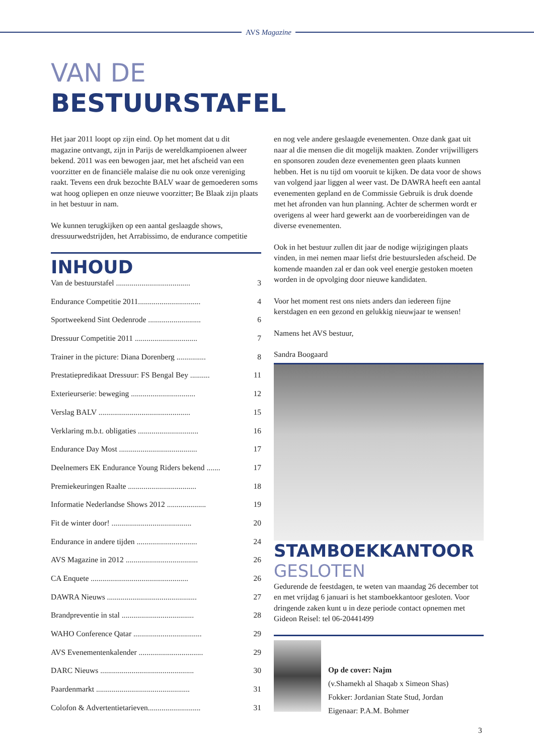AVS Magazine
VAN DE
BESTUURSTAFEL
Het jaar 2011 loopt op zijn eind. Op het moment dat u dit magazine ontvangt, zijn in Parijs de wereldkampioenen alweer bekend. 2011 was een bewogen jaar, met het afscheid van een voorzitter en de financiële malaise die nu ook onze vereniging raakt. Tevens een druk bezochte BALV waar de gemoederen soms wat hoog opliepen en onze nieuwe voorzitter; Be Blaak zijn plaats in het bestuur in nam.
We kunnen terugkijken op een aantal geslaagde shows, dressuurwedstrijden, het Arrabissimo, de endurance competitie
INHOUD
| Van de bestuurstafel ...................................... | 3 |
| Endurance Competitie 2011................................ | 4 |
| Sportweekend Sint Oedenrode ........................... | 6 |
| Dressuur Competitie 2011 ................................ | 7 |
| Trainer in the picture: Diana Dorenberg ............... | 8 |
| Prestatiepredikaat Dressuur: FS Bengal Bey .......... | 11 |
| Exterieurserie: beweging ................................. | 12 |
| Verslag BALV ............................................... | 15 |
| Verklaring m.b.t. obligaties ............................... | 16 |
| Endurance Day Most ........................................ | 17 |
| Deelnemers EK Endurance Young Riders bekend ....... | 17 |
| Premiekeuringen Raalte ................................... | 18 |
| Informatie Nederlandse Shows 2012 .................... | 19 |
| Fit de winter door! ......................................... | 20 |
| Endurance in andere tijden ............................... | 24 |
| AVS Magazine in 2012 ..................................... | 26 |
| CA Enquete .................................................. | 26 |
| DAWRA Nieuws .............................................. | 27 |
| Brandpreventie in stal ..................................... | 28 |
| WAHO Conference Qatar ................................... | 29 |
| AVS Evenementenkalender ................................. | 29 |
| DARC Nieuws ................................................ | 30 |
| Paardenmarkt ................................................ | 31 |
| Colofon & Advertentietarieven........................... | 31 |
en nog vele andere geslaagde evenementen. Onze dank gaat uit naar al die mensen die dit mogelijk maakten. Zonder vrijwilligers en sponsoren zouden deze evenementen geen plaats kunnen hebben. Het is nu tijd om vooruit te kijken. De data voor de shows van volgend jaar liggen al weer vast. De DAWRA heeft een aantal evenementen gepland en de Commissie Gebruik is druk doende met het afronden van hun planning. Achter de schermen wordt er overigens al weer hard gewerkt aan de voorbereidingen van de diverse evenementen.
Ook in het bestuur zullen dit jaar de nodige wijzigingen plaats vinden, in mei nemen maar liefst drie bestuursleden afscheid. De komende maanden zal er dan ook veel energie gestoken moeten worden in de opvolging door nieuwe kandidaten.
Voor het moment rest ons niets anders dan iedereen fijne kerstdagen en een gezond en gelukkig nieuwjaar te wensen!
Namens het AVS bestuur,
Sandra Boogaard
STAMBOEKKANTOOR
GESLOTEN
Gedurende de feestdagen, te weten van maandag 26 december tot en met vrijdag 6 januari is het stamboekkantoor gesloten. Voor dringende zaken kunt u in deze periode contact opnemen met Gideon Reisel: tel 06-20441499
Op de cover: Najm
(v.Shamekh al Shaqab x Simeon Shas)
Fokker: Jordanian State Stud, Jordan
Eigenaar: P.A.M. Bohmer
3